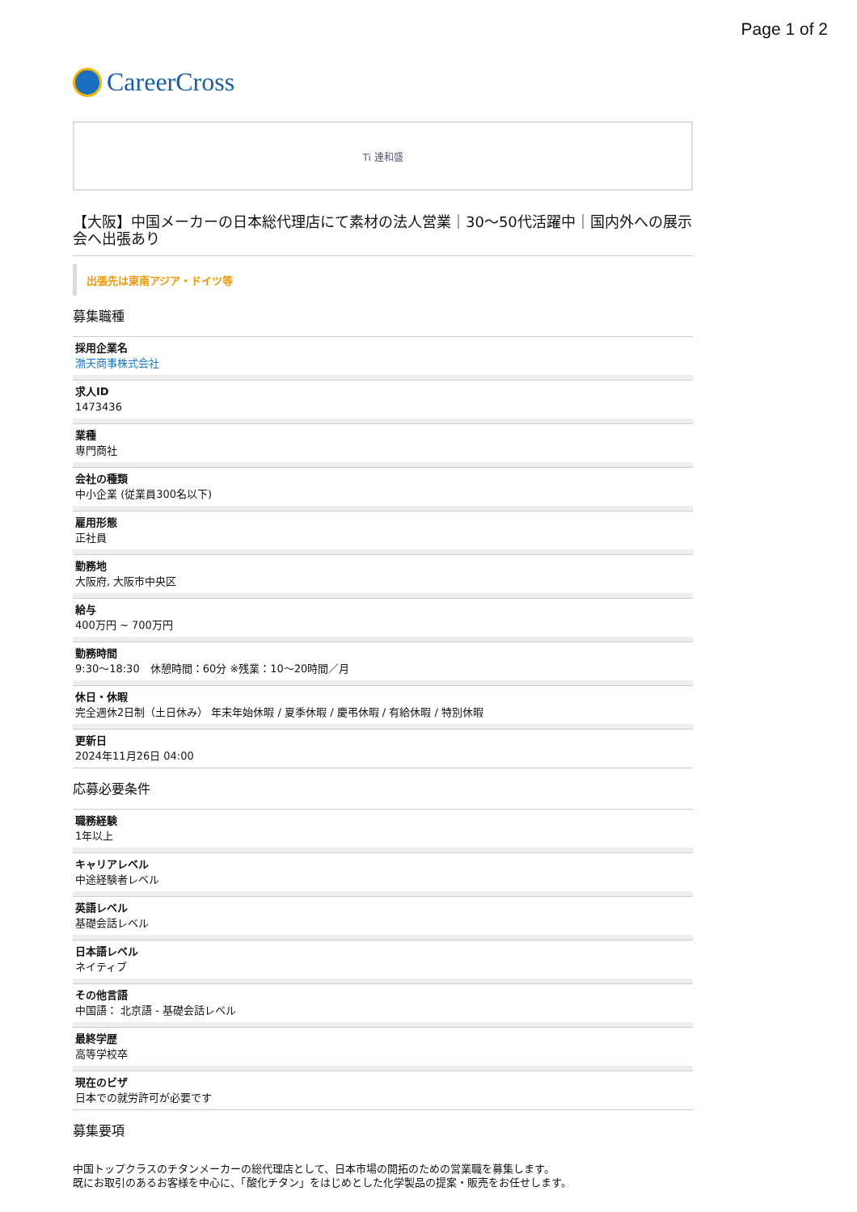Page 1 of 2
CareerCross
Ti 達和盛
【大阪】中国メーカーの日本総代理店にて素材の法人営業｜30～50代活躍中｜国内外への展示会へ出張あり
出張先は東南アジア・ドイツ等
募集職種
採用企業名
渤天商事株式会社
求人ID
1473436
業種
専門商社
会社の種類
中小企業 (従業員300名以下)
雇用形態
正社員
勤務地
大阪府, 大阪市中央区
給与
400万円 ~ 700万円
勤務時間
9:30～18:30　休憩時間：60分 ※残業：10～20時間／月
休日・休暇
完全週休2日制（土日休み） 年末年始休暇 / 夏季休暇 / 慶弔休暇 / 有給休暇 / 特別休暇
更新日
2024年11月26日 04:00
応募必要条件
職務経験
1年以上
キャリアレベル
中途経験者レベル
英語レベル
基礎会話レベル
日本語レベル
ネイティブ
その他言語
中国語： 北京語 - 基礎会話レベル
最終学歴
高等学校卒
現在のビザ
日本での就労許可が必要です
募集要項
中国トップクラスのチタンメーカーの総代理店として、日本市場の開拓のための営業職を募集します。
既にお取引のあるお客様を中心に、「酸化チタン」をはじめとした化学製品の提案・販売をお任せします。